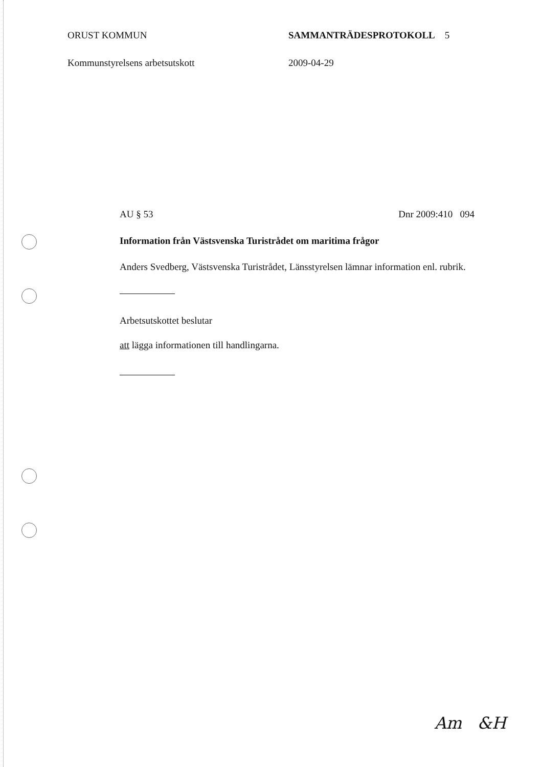ORUST KOMMUN SAMMANTRÄDESPROTOKOLL 5
Kommunstyrelsens arbetsutskott 2009-04-29
AU § 53 Dnr 2009:410 094
Information från Västsvenska Turistrådet om maritima frågor
Anders Svedberg, Västsvenska Turistrådet, Länsstyrelsen lämnar information enl. rubrik.
Arbetsutskottet beslutar
att lägga informationen till handlingarna.
Am &H